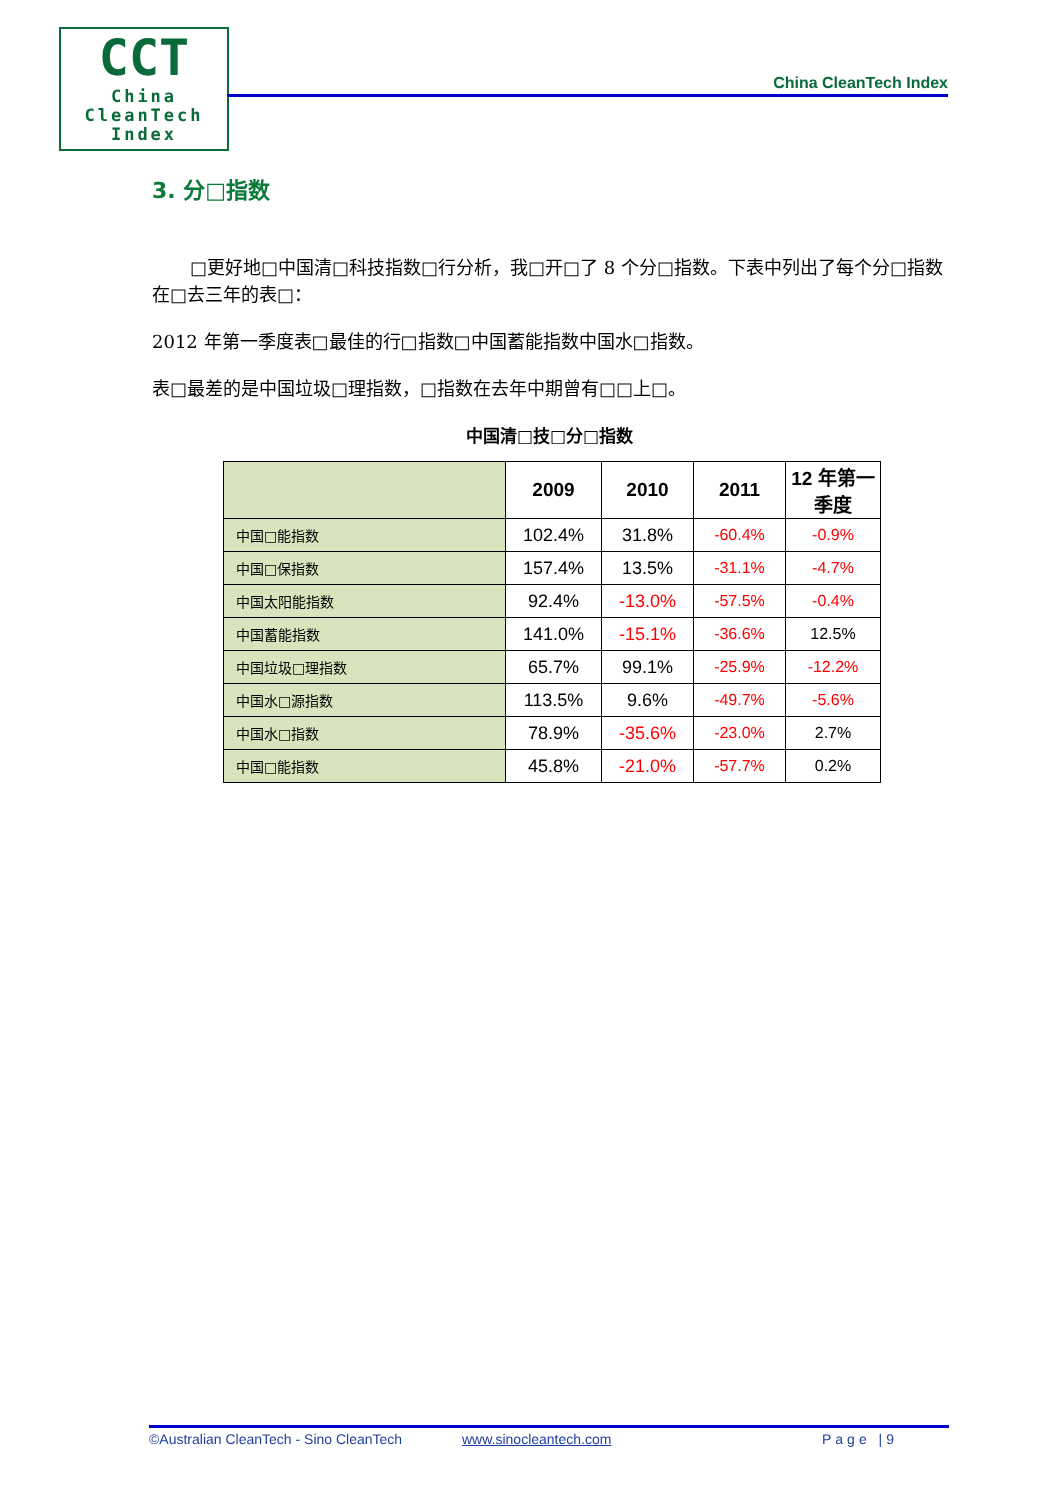CCT
China
CleanTech
Index
China CleanTech Index
3. 分□指数
□更好地□中国清□科技指数□行分析，我□开□了 8 个分□指数。下表中列出了每个分□指数在□去三年的表□：
2012 年第一季度表□最佳的行□指数□中国蓄能指数中国水□指数。
表□最差的是中国垃圾□理指数，□指数在去年中期曾有□□上□。
中国清□技□分□指数
| | 2009 | 2010 | 2011 | 12 年第一季度 |
| --- | --- | --- | --- | --- |
| 中国□能指数 | 102.4% | 31.8% | -60.4% | -0.9% |
| 中国□保指数 | 157.4% | 13.5% | -31.1% | -4.7% |
| 中国太阳能指数 | 92.4% | -13.0% | -57.5% | -0.4% |
| 中国蓄能指数 | 141.0% | -15.1% | -36.6% | 12.5% |
| 中国垃圾□理指数 | 65.7% | 99.1% | -25.9% | -12.2% |
| 中国水□源指数 | 113.5% | 9.6% | -49.7% | -5.6% |
| 中国水□指数 | 78.9% | -35.6% | -23.0% | 2.7% |
| 中国□能指数 | 45.8% | -21.0% | -57.7% | 0.2% |
©Australian CleanTech - Sino CleanTech www.sinocleantech.com Page |9